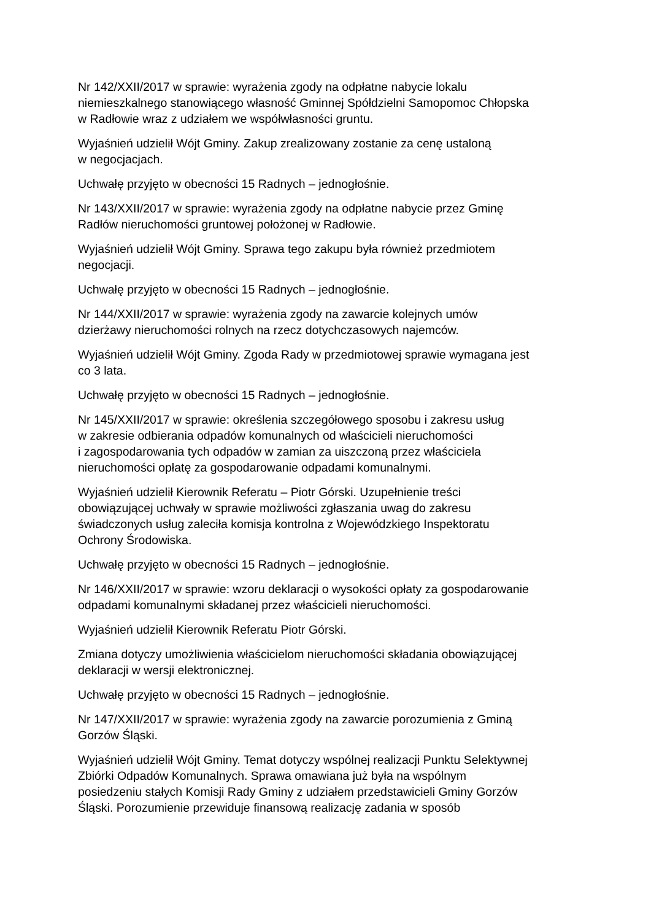Nr 142/XXII/2017 w sprawie: wyrażenia zgody na odpłatne nabycie lokalu
niemieszkalnego stanowiącego własność Gminnej Spółdzielni Samopomoc Chłopska
w Radłowie wraz z udziałem we współwłasności gruntu.
Wyjaśnień udzielił Wójt Gminy. Zakup zrealizowany zostanie za cenę ustaloną
w negocjacjach.
Uchwałę przyjęto w obecności 15 Radnych – jednogłośnie.
Nr 143/XXII/2017 w sprawie: wyrażenia zgody na odpłatne nabycie przez Gminę
Radłów nieruchomości gruntowej położonej w Radłowie.
Wyjaśnień udzielił Wójt Gminy. Sprawa tego zakupu była również przedmiotem
negocjacji.
Uchwałę przyjęto w obecności 15 Radnych – jednogłośnie.
Nr 144/XXII/2017 w sprawie: wyrażenia zgody na zawarcie kolejnych umów
dzierżawy nieruchomości rolnych na rzecz dotychczasowych najemców.
Wyjaśnień udzielił Wójt Gminy. Zgoda Rady w przedmiotowej sprawie wymagana jest
co 3 lata.
Uchwałę przyjęto w obecności 15 Radnych – jednogłośnie.
Nr 145/XXII/2017 w sprawie: określenia szczegółowego sposobu i zakresu usług
w zakresie odbierania odpadów komunalnych od właścicieli nieruchomości
i zagospodarowania tych odpadów w zamian za uiszczoną przez właściciela
nieruchomości opłatę za gospodarowanie odpadami komunalnymi.
Wyjaśnień udzielił Kierownik Referatu – Piotr Górski. Uzupełnienie treści
obowiązującej uchwały w sprawie możliwości zgłaszania uwag do zakresu
świadczonych usług zaleciła komisja kontrolna z Wojewódzkiego Inspektoratu
Ochrony Środowiska.
Uchwałę przyjęto w obecności 15 Radnych – jednogłośnie.
Nr 146/XXII/2017 w sprawie: wzoru deklaracji o wysokości opłaty za gospodarowanie
odpadami komunalnymi składanej przez właścicieli nieruchomości.
Wyjaśnień udzielił Kierownik Referatu Piotr Górski.
Zmiana dotyczy umożliwienia właścicielom nieruchomości składania obowiązującej
deklaracji w wersji elektronicznej.
Uchwałę przyjęto w obecności 15 Radnych – jednogłośnie.
Nr 147/XXII/2017 w sprawie: wyrażenia zgody na zawarcie porozumienia z Gminą
Gorzów Śląski.
Wyjaśnień udzielił Wójt Gminy. Temat dotyczy wspólnej realizacji Punktu Selektywnej
Zbiórki Odpadów Komunalnych. Sprawa omawiana już była na wspólnym
posiedzeniu stałych Komisji Rady Gminy z udziałem przedstawicieli Gminy Gorzów
Śląski. Porozumienie przewiduje finansową realizację zadania w sposób